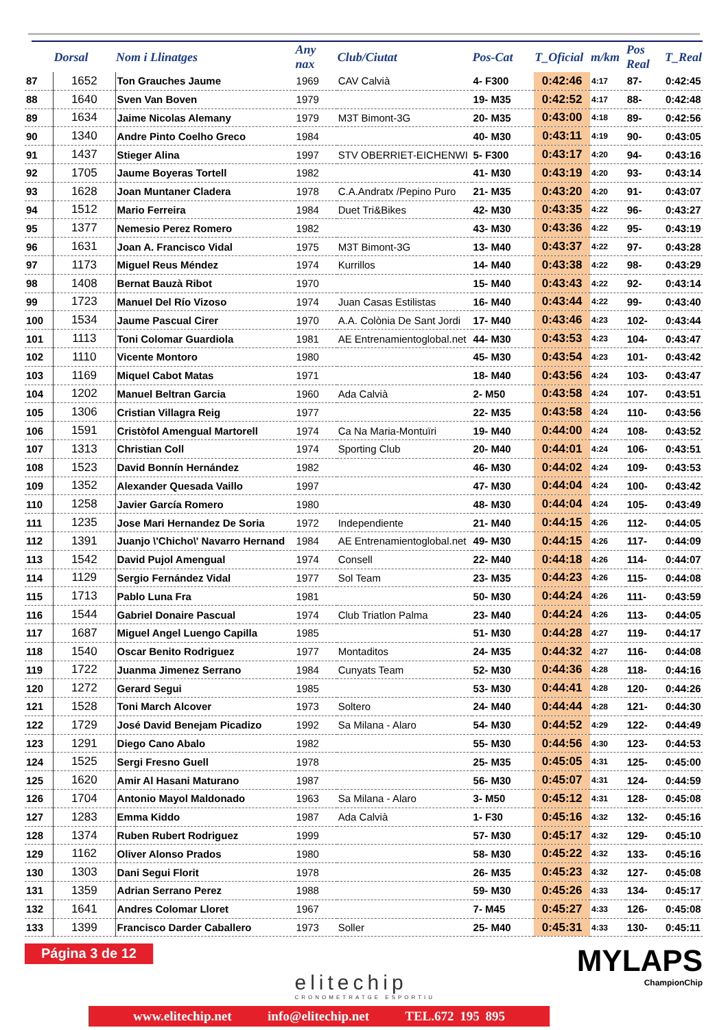| | Dorsal | Nom i Llinatges | Any nax | Club/Ciutat | Pos-Cat | T_Oficial | m/km | Pos Real | T_Real |
| --- | --- | --- | --- | --- | --- | --- | --- | --- | --- |
| 87 | 1652 | Ton Grauches Jaume | 1969 | CAV Calvià | 4- F300 | 0:42:46 | 4:17 | 87- | 0:42:45 |
| 88 | 1640 | Sven Van Boven | 1979 | | 19- M35 | 0:42:52 | 4:17 | 88- | 0:42:48 |
| 89 | 1634 | Jaime Nicolas Alemany | 1979 | M3T Bimont-3G | 20- M35 | 0:43:00 | 4:18 | 89- | 0:42:56 |
| 90 | 1340 | Andre Pinto Coelho Greco | 1984 | | 40- M30 | 0:43:11 | 4:19 | 90- | 0:43:05 |
| 91 | 1437 | Stieger Alina | 1997 | STV OBERRIET-EICHENWI | 5- F300 | 0:43:17 | 4:20 | 94- | 0:43:16 |
| 92 | 1705 | Jaume Boyeras Tortell | 1982 | | 41- M30 | 0:43:19 | 4:20 | 93- | 0:43:14 |
| 93 | 1628 | Joan Muntaner Cladera | 1978 | C.A.Andratx /Pepino Puro | 21- M35 | 0:43:20 | 4:20 | 91- | 0:43:07 |
| 94 | 1512 | Mario Ferreira | 1984 | Duet Tri&Bikes | 42- M30 | 0:43:35 | 4:22 | 96- | 0:43:27 |
| 95 | 1377 | Nemesio Perez Romero | 1982 | | 43- M30 | 0:43:36 | 4:22 | 95- | 0:43:19 |
| 96 | 1631 | Joan A. Francisco Vidal | 1975 | M3T Bimont-3G | 13- M40 | 0:43:37 | 4:22 | 97- | 0:43:28 |
| 97 | 1173 | Miguel Reus Méndez | 1974 | Kurrillos | 14- M40 | 0:43:38 | 4:22 | 98- | 0:43:29 |
| 98 | 1408 | Bernat Bauzà Ribot | 1970 | | 15- M40 | 0:43:43 | 4:22 | 92- | 0:43:14 |
| 99 | 1723 | Manuel Del Río Vizoso | 1974 | Juan Casas Estilistas | 16- M40 | 0:43:44 | 4:22 | 99- | 0:43:40 |
| 100 | 1534 | Jaume Pascual Cirer | 1970 | A.A. Colònia De Sant Jordi | 17- M40 | 0:43:46 | 4:23 | 102- | 0:43:44 |
| 101 | 1113 | Toni Colomar Guardiola | 1981 | AE Entrenamientoglobal.net | 44- M30 | 0:43:53 | 4:23 | 104- | 0:43:47 |
| 102 | 1110 | Vicente Montoro | 1980 | | 45- M30 | 0:43:54 | 4:23 | 101- | 0:43:42 |
| 103 | 1169 | Miquel Cabot Matas | 1971 | | 18- M40 | 0:43:56 | 4:24 | 103- | 0:43:47 |
| 104 | 1202 | Manuel Beltran Garcia | 1960 | Ada Calvià | 2- M50 | 0:43:58 | 4:24 | 107- | 0:43:51 |
| 105 | 1306 | Cristian Villagra Reig | 1977 | | 22- M35 | 0:43:58 | 4:24 | 110- | 0:43:56 |
| 106 | 1591 | Cristòfol Amengual Martorell | 1974 | Ca Na Maria-Montuïri | 19- M40 | 0:44:00 | 4:24 | 108- | 0:43:52 |
| 107 | 1313 | Christian Coll | 1974 | Sporting Club | 20- M40 | 0:44:01 | 4:24 | 106- | 0:43:51 |
| 108 | 1523 | David Bonnín Hernández | 1982 | | 46- M30 | 0:44:02 | 4:24 | 109- | 0:43:53 |
| 109 | 1352 | Alexander Quesada Vaillo | 1997 | | 47- M30 | 0:44:04 | 4:24 | 100- | 0:43:42 |
| 110 | 1258 | Javier García Romero | 1980 | | 48- M30 | 0:44:04 | 4:24 | 105- | 0:43:49 |
| 111 | 1235 | Jose Mari Hernandez De Soria | 1972 | Independiente | 21- M40 | 0:44:15 | 4:26 | 112- | 0:44:05 |
| 112 | 1391 | Juanjo \'Chicho\' Navarro Hernand | 1984 | AE Entrenamientoglobal.net | 49- M30 | 0:44:15 | 4:26 | 117- | 0:44:09 |
| 113 | 1542 | David Pujol Amengual | 1974 | Consell | 22- M40 | 0:44:18 | 4:26 | 114- | 0:44:07 |
| 114 | 1129 | Sergio Fernández Vidal | 1977 | Sol Team | 23- M35 | 0:44:23 | 4:26 | 115- | 0:44:08 |
| 115 | 1713 | Pablo Luna Fra | 1981 | | 50- M30 | 0:44:24 | 4:26 | 111- | 0:43:59 |
| 116 | 1544 | Gabriel Donaire Pascual | 1974 | Club Triatlon Palma | 23- M40 | 0:44:24 | 4:26 | 113- | 0:44:05 |
| 117 | 1687 | Miguel Angel Luengo Capilla | 1985 | | 51- M30 | 0:44:28 | 4:27 | 119- | 0:44:17 |
| 118 | 1540 | Oscar Benito Rodriguez | 1977 | Montaditos | 24- M35 | 0:44:32 | 4:27 | 116- | 0:44:08 |
| 119 | 1722 | Juanma Jimenez Serrano | 1984 | Cunyats Team | 52- M30 | 0:44:36 | 4:28 | 118- | 0:44:16 |
| 120 | 1272 | Gerard Segui | 1985 | | 53- M30 | 0:44:41 | 4:28 | 120- | 0:44:26 |
| 121 | 1528 | Toni March Alcover | 1973 | Soltero | 24- M40 | 0:44:44 | 4:28 | 121- | 0:44:30 |
| 122 | 1729 | José David Benejam Picadizo | 1992 | Sa Milana - Alaro | 54- M30 | 0:44:52 | 4:29 | 122- | 0:44:49 |
| 123 | 1291 | Diego Cano Abalo | 1982 | | 55- M30 | 0:44:56 | 4:30 | 123- | 0:44:53 |
| 124 | 1525 | Sergi Fresno Guell | 1978 | | 25- M35 | 0:45:05 | 4:31 | 125- | 0:45:00 |
| 125 | 1620 | Amir Al Hasani Maturano | 1987 | | 56- M30 | 0:45:07 | 4:31 | 124- | 0:44:59 |
| 126 | 1704 | Antonio Mayol Maldonado | 1963 | Sa Milana - Alaro | 3- M50 | 0:45:12 | 4:31 | 128- | 0:45:08 |
| 127 | 1283 | Emma Kiddo | 1987 | Ada Calvià | 1- F30 | 0:45:16 | 4:32 | 132- | 0:45:16 |
| 128 | 1374 | Ruben Rubert Rodriguez | 1999 | | 57- M30 | 0:45:17 | 4:32 | 129- | 0:45:10 |
| 129 | 1162 | Oliver Alonso Prados | 1980 | | 58- M30 | 0:45:22 | 4:32 | 133- | 0:45:16 |
| 130 | 1303 | Dani Segui Florit | 1978 | | 26- M35 | 0:45:23 | 4:32 | 127- | 0:45:08 |
| 131 | 1359 | Adrian Serrano Perez | 1988 | | 59- M30 | 0:45:26 | 4:33 | 134- | 0:45:17 |
| 132 | 1641 | Andres Colomar Lloret | 1967 | | 7- M45 | 0:45:27 | 4:33 | 126- | 0:45:08 |
| 133 | 1399 | Francisco Darder Caballero | 1973 | Soller | 25- M40 | 0:45:31 | 4:33 | 130- | 0:45:11 |
Página 3 de 12
elitechip
CRONOMETRATGE ESPORTIU
MYLAPS
ChampionChip
www.elitechip.net info@elitechip.net TEL.672 195 895